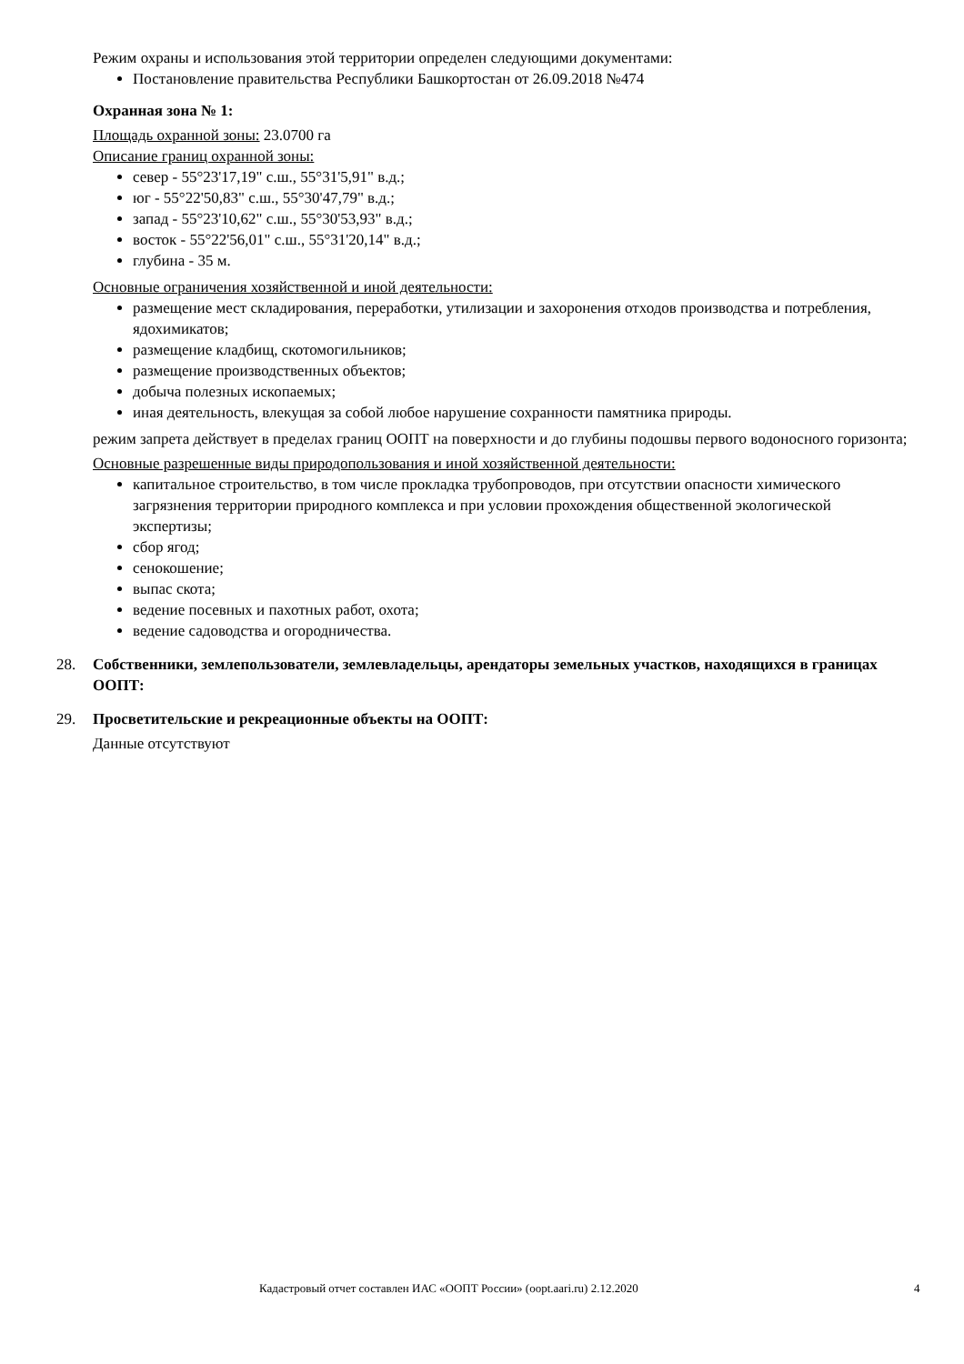Режим охраны и использования этой территории определен следующими документами:
Постановление правительства Республики Башкортостан от 26.09.2018 №474
Охранная зона № 1:
Площадь охранной зоны: 23.0700 га
Описание границ охранной зоны:
север - 55°23'17,19" с.ш., 55°31'5,91" в.д.;
юг - 55°22'50,83" с.ш., 55°30'47,79" в.д.;
запад - 55°23'10,62" с.ш., 55°30'53,93" в.д.;
восток - 55°22'56,01" с.ш., 55°31'20,14" в.д.;
глубина - 35 м.
Основные ограничения хозяйственной и иной деятельности:
размещение мест складирования, переработки, утилизации и захоронения отходов производства и потребления, ядохимикатов;
размещение кладбищ, скотомогильников;
размещение производственных объектов;
добыча полезных ископаемых;
иная деятельность, влекущая за собой любое нарушение сохранности памятника природы.
режим запрета действует в пределах границ ООПТ на поверхности и до глубины подошвы первого водоносного горизонта;
Основные разрешенные виды природопользования и иной хозяйственной деятельности:
капитальное строительство, в том числе прокладка трубопроводов, при отсутствии опасности химического загрязнения территории природного комплекса и при условии прохождения общественной экологической экспертизы;
сбор ягод;
сенокошение;
выпас скота;
ведение посевных и пахотных работ, охота;
ведение садоводства и огородничества.
28. Собственники, землепользователи, землевладельцы, арендаторы земельных участков, находящихся в границах ООПТ:
29. Просветительские и рекреационные объекты на ООПТ:
Данные отсутствуют
Кадастровый отчет составлен ИАС «ООПТ России» (oopt.aari.ru) 2.12.2020 4